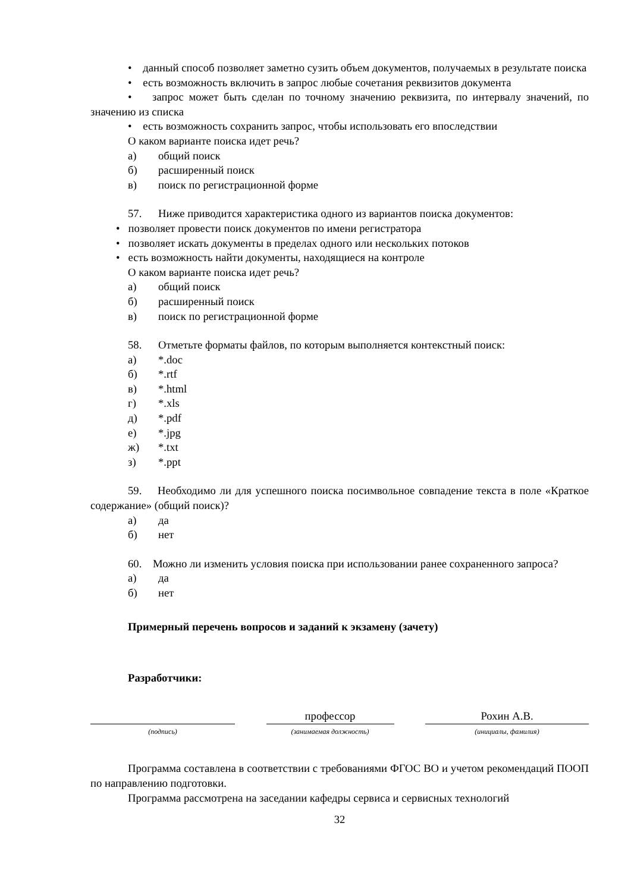• данный способ позволяет заметно сузить объем документов, получаемых в результате поиска
• есть возможность включить в запрос любые сочетания реквизитов документа
• запрос может быть сделан по точному значению реквизита, по интервалу значений, по значению из списка
• есть возможность сохранить запрос, чтобы использовать его впоследствии
О каком варианте поиска идет речь?
а) общий поиск
б) расширенный поиск
в) поиск по регистрационной форме
57. Ниже приводится характеристика одного из вариантов поиска документов:
• позволяет провести поиск документов по имени регистратора
• позволяет искать документы в пределах одного или нескольких потоков
• есть возможность найти документы, находящиеся на контроле
О каком варианте поиска идет речь?
а) общий поиск
б) расширенный поиск
в) поиск по регистрационной форме
58. Отметьте форматы файлов, по которым выполняется контекстный поиск:
а) *.doc
б) *.rtf
в) *.html
г) *.xls
д) *.pdf
е) *.jpg
ж) *.txt
з) *.ppt
59. Необходимо ли для успешного поиска посимвольное совпадение текста в поле «Краткое содержание» (общий поиск)?
а) да
б) нет
60. Можно ли изменить условия поиска при использовании ранее сохраненного запроса?
а) да
б) нет
Примерный перечень вопросов и заданий к экзамену (зачету)
Разработчики:
(подпись)
профессор
(занимаемая должность)
Рохин А.В.
(инициалы, фамилия)
Программа составлена в соответствии с требованиями ФГОС ВО и учетом рекомендаций ПООП по направлению подготовки.
Программа рассмотрена на заседании кафедры сервиса и сервисных технологий
32